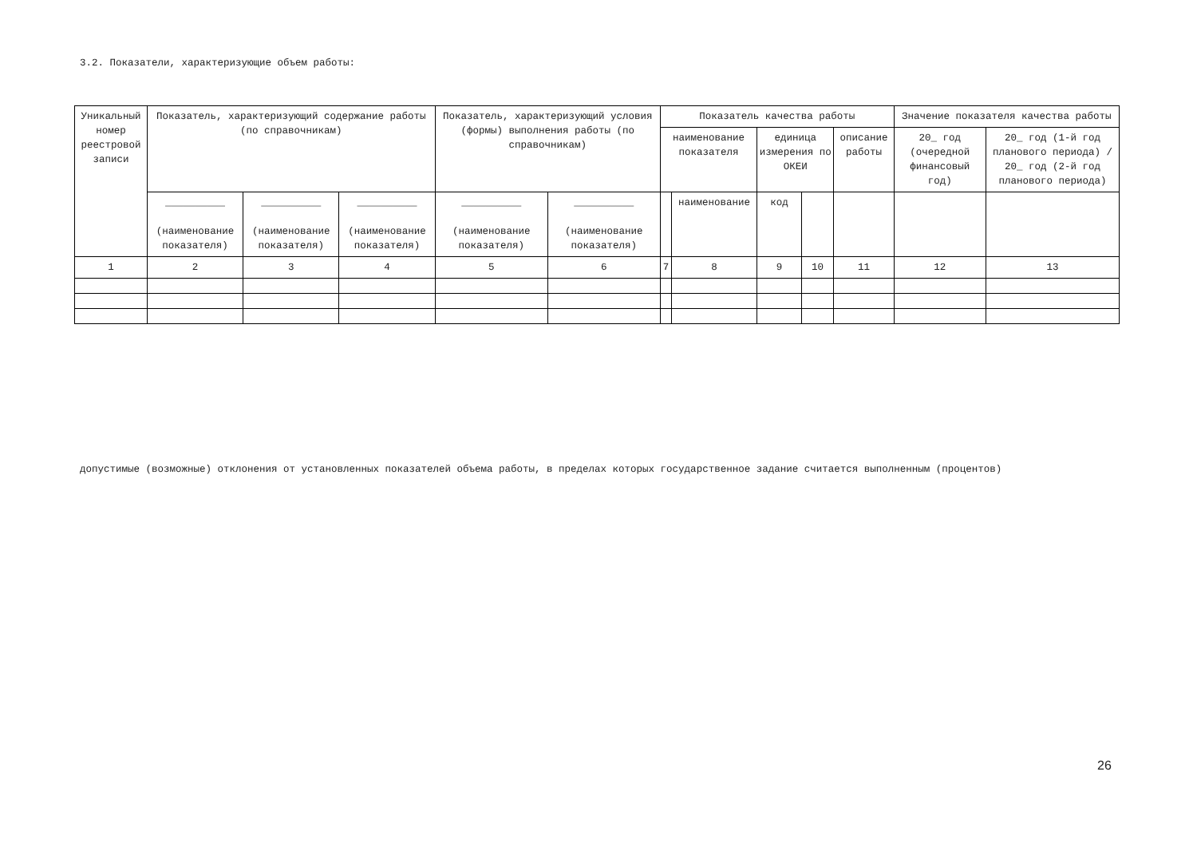3.2. Показатели, характеризующие объем работы:
| Уникальный номер реестровой записи | Показатель, характеризующий содержание работы (по справочникам) | | | Показатель, характеризующий условия (формы) выполнения работы (по справочникам) | | Показатель качества работы | | | | | Значение показателя качества работы | |
| --- | --- | --- | --- | --- | --- | --- | --- | --- | --- | --- | --- | --- |
| | | | | | | наименование показателя | | единица измерения по ОКЕИ | | описание работы | 20_ год (очередной финансовый год) | 20_ год (1-й год планового периода) / 20_ год (2-й год планового периода) |
| | __________ (наименование показателя) | __________ (наименование показателя) | __________ (наименование показателя) | __________ (наименование показателя) | __________ (наименование показателя) | | наименование | код | | | | |
| 1 | 2 | 3 | 4 | 5 | 6 | 7 | 8 | 9 | 10 | 11 | 12 | 13 |
допустимые (возможные) отклонения от установленных показателей объема работы, в пределах которых государственное задание считается выполненным (процентов)
26